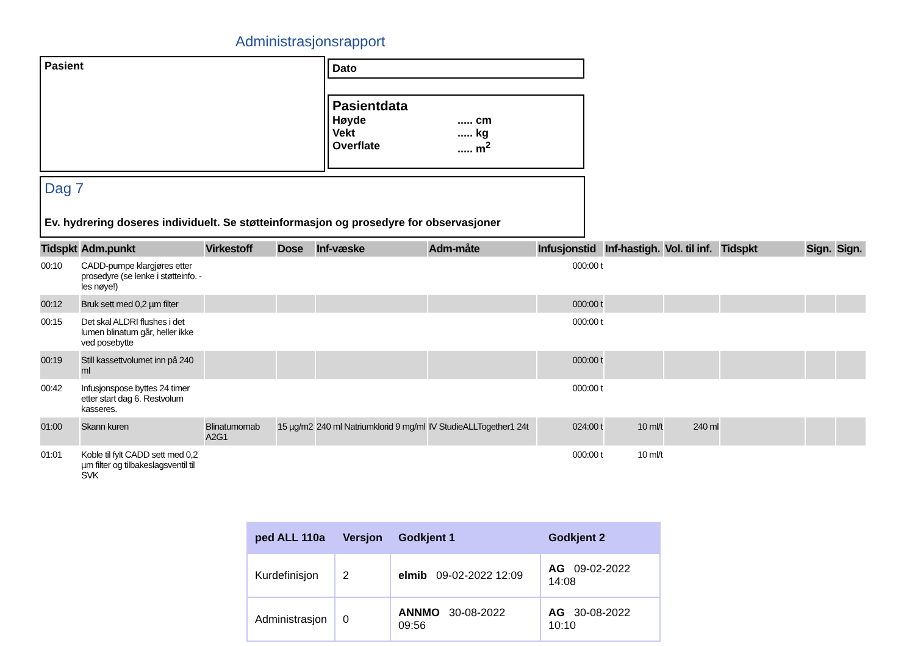Administrasjonsrapport
Pasient Dato
Pasientdata
Høyde..... cm
Vekt..... kg
Overflate..... m<sup>2</sup>
Dag 7
Ev. hydrering doseres individuelt. Se støtteinformasjon og prosedyre for observasjoner
| Tidspkt | Adm.punkt | Virkestoff | Dose | Inf-væske | Adm-måte | Infusjonstid | Inf-hastigh. | Vol. til inf. | Tidspkt | Sign. | Sign. |
| --- | --- | --- | --- | --- | --- | --- | --- | --- | --- | --- | --- |
| 00:10 | CADD-pumpe klargjøres etter prosedyre (se lenke i støtteinfo. - les nøye!) | | | | | 000:00 t | | | | | |
| 00:12 | Bruk sett med 0,2 µm filter | | | | | 000:00 t | | | | | |
| 00:15 | Det skal ALDRI flushes i det lumen blinatum går, heller ikke ved posebytte | | | | | 000:00 t | | | | | |
| 00:19 | Still kassettvolumet inn på 240 ml | | | | | 000:00 t | | | | | |
| 00:42 | Infusjonspose byttes 24 timer etter start dag 6. Restvolum kasseres. | | | | | 000:00 t | | | | | |
| 01:00 | Skann kuren | Blinatumomab A2G1 | 15 µg/m2 | 240 ml Natriumklorid 9 mg/ml | IV StudieALLTogether1 24t | 024:00 t | 10 ml/t | 240 ml | | | |
| 01:01 | Koble til fylt CADD sett med 0,2 µm filter og tilbakeslagsventil til SVK | | | | | 000:00 t | 10 ml/t | | | | |
| ped ALL 110a | Versjon | Godkjent 1 | Godkjent 2 |
| --- | --- | --- | --- |
| Kurdefinisjon | 2 | elmib 09-02-2022 12:09 | AG 09-02-2022 14:08 |
| Administrasjon | 0 | ANNMO 30-08-2022 09:56 | AG 30-08-2022 10:10 |